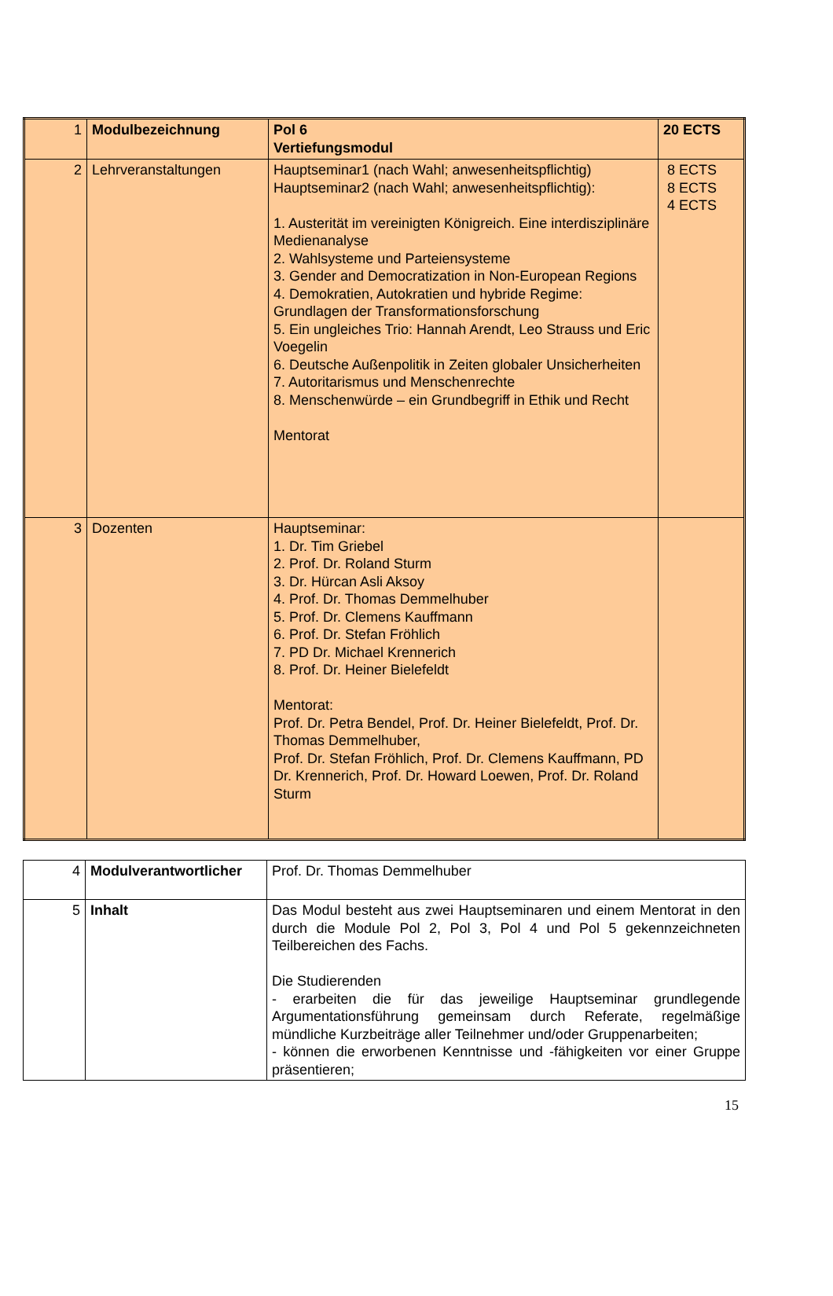| 1 | Modulbezeichnung | Pol 6 Vertiefungsmodul | 20 ECTS |
| 2 | Lehrveranstaltungen | Hauptseminar1 (nach Wahl; anwesenheitspflichtig) Hauptseminar2 (nach Wahl; anwesenheitspflichtig): 1. Austerität im vereinigten Königreich. Eine interdisziplinäre Medienanalyse 2. Wahlsysteme und Parteiensysteme 3. Gender and Democratization in Non-European Regions 4. Demokratien, Autokratien und hybride Regime: Grundlagen der Transformationsforschung 5. Ein ungleiches Trio: Hannah Arendt, Leo Strauss und Eric Voegelin 6. Deutsche Außenpolitik in Zeiten globaler Unsicherheiten 7. Autoritarismus und Menschenrechte 8. Menschenwürde – ein Grundbegriff in Ethik und Recht Mentorat | 8 ECTS 8 ECTS 4 ECTS |
| 3 | Dozenten | Hauptseminar: 1. Dr. Tim Griebel 2. Prof. Dr. Roland Sturm 3. Dr. Hürcan Asli Aksoy 4. Prof. Dr. Thomas Demmelhuber 5. Prof. Dr. Clemens Kauffmann 6. Prof. Dr. Stefan Fröhlich 7. PD Dr. Michael Krennerich 8. Prof. Dr. Heiner Bielefeldt Mentorat: Prof. Dr. Petra Bendel, Prof. Dr. Heiner Bielefeldt, Prof. Dr. Thomas Demmelhuber, Prof. Dr. Stefan Fröhlich, Prof. Dr. Clemens Kauffmann, PD Dr. Krennerich, Prof. Dr. Howard Loewen, Prof. Dr. Roland Sturm | |
| 4 | Modulverantwortlicher | Prof. Dr. Thomas Demmelhuber |
| 5 | Inhalt | Das Modul besteht aus zwei Hauptseminaren und einem Mentorat in den durch die Module Pol 2, Pol 3, Pol 4 und Pol 5 gekennzeichneten Teilbereichen des Fachs. Die Studierenden - erarbeiten die für das jeweilige Hauptseminar grundlegende Argumentationsführung gemeinsam durch Referate, regelmäßige mündliche Kurzbeiträge aller Teilnehmer und/oder Gruppenarbeiten; - können die erworbenen Kenntnisse und -fähigkeiten vor einer Gruppe präsentieren; |
15